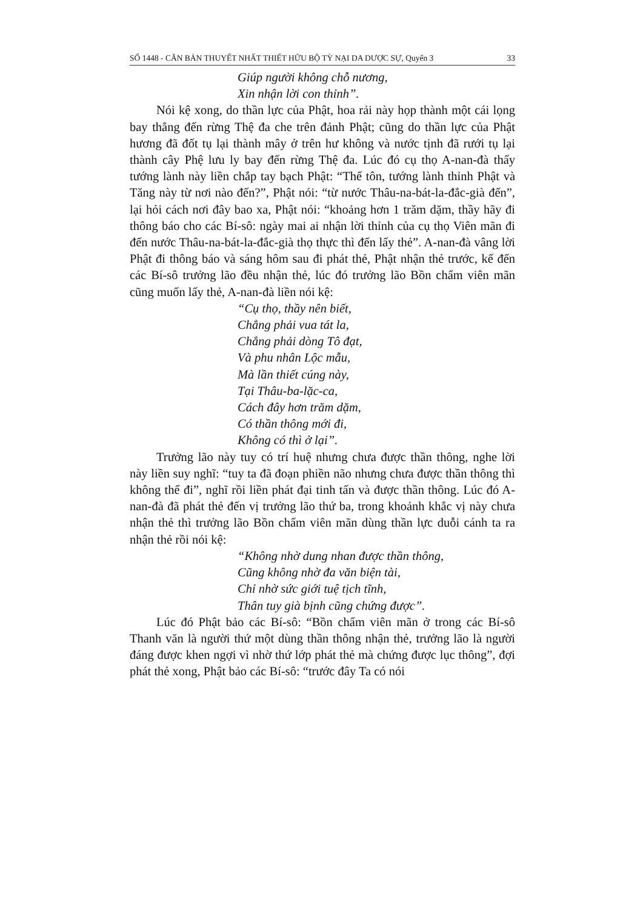SỐ 1448 - CĂN BẢN THUYẾT NHẤT THIẾT HỮU BỘ TỲ NẠI DA DƯỢC SỰ, Quyển 3 33
Giúp người không chỗ nương,
Xin nhận lời con thỉnh”.
Nói kệ xong, do thần lực của Phật, hoa rải này họp thành một cái lọng bay thẳng đến rừng Thệ đa che trên đảnh Phật; cũng do thần lực của Phật hương đã đốt tụ lại thành mây ở trên hư không và nước tịnh đã rưới tụ lại thành cây Phệ lưu ly bay đến rừng Thệ đa. Lúc đó cụ thọ A-nan-đà thấy tướng lành này liền chắp tay bạch Phật: “Thế tôn, tướng lành thỉnh Phật và Tăng này từ nơi nào đến?”, Phật nói: “từ nước Thâu-na-bát-la-đắc-già đến”, lại hỏi cách nơi đây bao xa, Phật nói: “khoảng hơn 1 trăm dặm, thầy hãy đi thông báo cho các Bí-sô: ngày mai ai nhận lời thỉnh của cụ thọ Viên mãn đi đến nước Thâu-na-bát-la-đắc-già thọ thực thì đến lấy thẻ”. A-nan-đà vâng lời Phật đi thông báo và sáng hôm sau đi phát thẻ, Phật nhận thẻ trước, kế đến các Bí-sô trưởng lão đều nhận thẻ, lúc đó trưởng lão Bồn chẩm viên mãn cũng muốn lấy thẻ, A-nan-đà liền nói kệ:
“Cụ thọ, thầy nên biết,
Chẳng phải vua tát la,
Chẳng phải dòng Tô đạt,
Và phu nhân Lộc mẫu,
Mà lần thiết cúng này,
Tại Thâu-ba-lặc-ca,
Cách đây hơn trăm dặm,
Có thần thông mới đi,
Không có thì ở lại”.
Trưởng lão này tuy có trí huệ nhưng chưa được thần thông, nghe lời này liền suy nghĩ: “tuy ta đã đoạn phiền não nhưng chưa được thần thông thì không thể đi”, nghĩ rồi liền phát đại tinh tấn và được thần thông. Lúc đó A-nan-đà đã phát thẻ đến vị trưởng lão thứ ba, trong khoảnh khắc vị này chưa nhận thẻ thì trưởng lão Bồn chẩm viên mãn dùng thần lực duỗi cánh ta ra nhận thẻ rồi nói kệ:
“Không nhờ dung nhan được thần thông,
Cũng không nhờ đa văn biện tài,
Chỉ nhờ sức giới tuệ tịch tĩnh,
Thân tuy già bịnh cũng chứng được”.
Lúc đó Phật bảo các Bí-sô: “Bồn chẩm viên mãn ở trong các Bí-sô Thanh văn là người thứ một dùng thần thông nhận thẻ, trưởng lão là người đáng được khen ngợi vì nhờ thứ lớp phát thẻ mà chứng được lục thông”, đợi phát thẻ xong, Phật bảo các Bí-sô: “trước đây Ta có nói